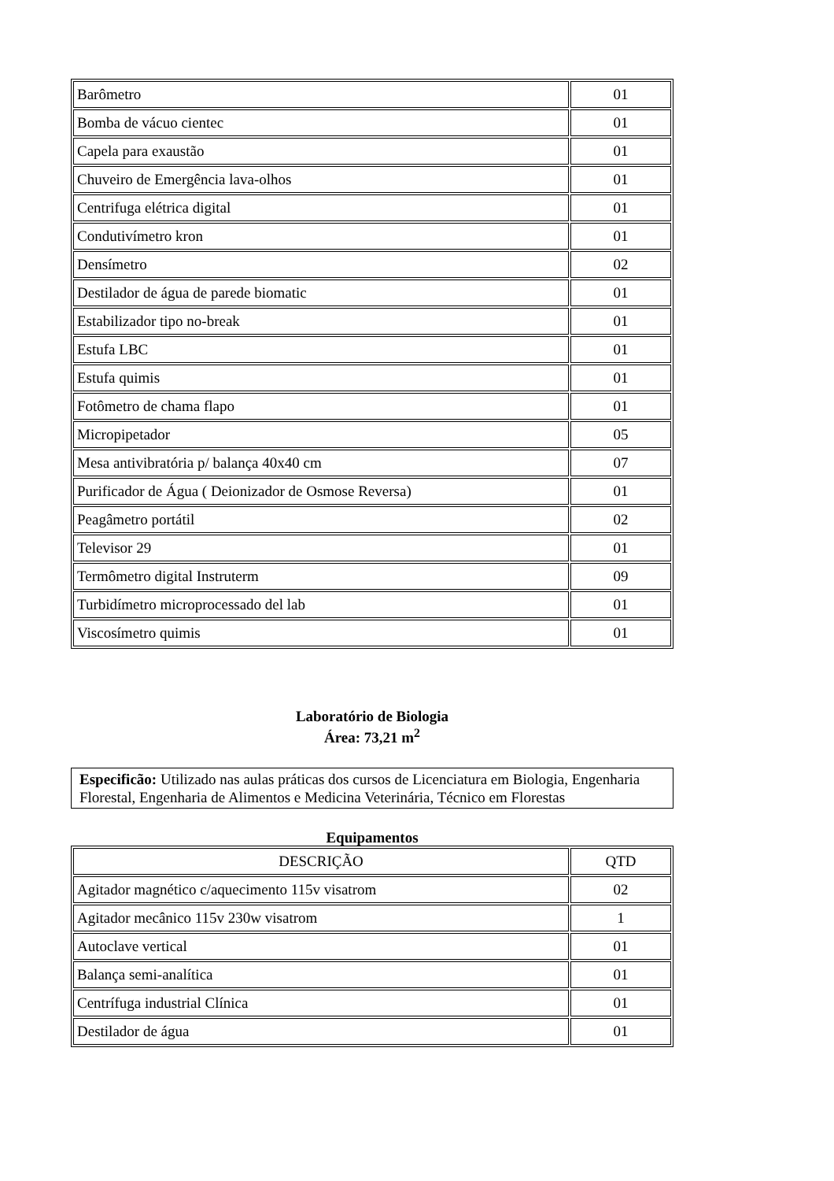| Barômetro | 01 |
| Bomba de vácuo cientec | 01 |
| Capela para exaustão | 01 |
| Chuveiro de Emergência lava-olhos | 01 |
| Centrifuga elétrica digital | 01 |
| Condutivímetro kron | 01 |
| Densímetro | 02 |
| Destilador de água de parede biomatic | 01 |
| Estabilizador tipo no-break | 01 |
| Estufa LBC | 01 |
| Estufa quimis | 01 |
| Fotômetro de chama flapo | 01 |
| Micropipetador | 05 |
| Mesa antivibratória p/ balança 40x40 cm | 07 |
| Purificador de Água ( Deionizador de Osmose Reversa) | 01 |
| Peagâmetro portátil | 02 |
| Televisor 29 | 01 |
| Termômetro digital Instruterm | 09 |
| Turbidímetro microprocessado del lab | 01 |
| Viscosímetro quimis | 01 |
Laboratório de Biologia
Área: 73,21 m<sup>2</sup>
Especificão: Utilizado nas aulas práticas dos cursos de Licenciatura em Biologia, Engenharia Florestal, Engenharia de Alimentos e Medicina Veterinária, Técnico em Florestas
Equipamentos
| DESCRIÇÃO | QTD |
| --- | --- |
| Agitador magnético c/aquecimento 115v visatrom | 02 |
| Agitador mecânico 115v 230w visatrom | 1 |
| Autoclave vertical | 01 |
| Balança semi-analítica | 01 |
| Centrífuga industrial Clínica | 01 |
| Destilador de água | 01 |